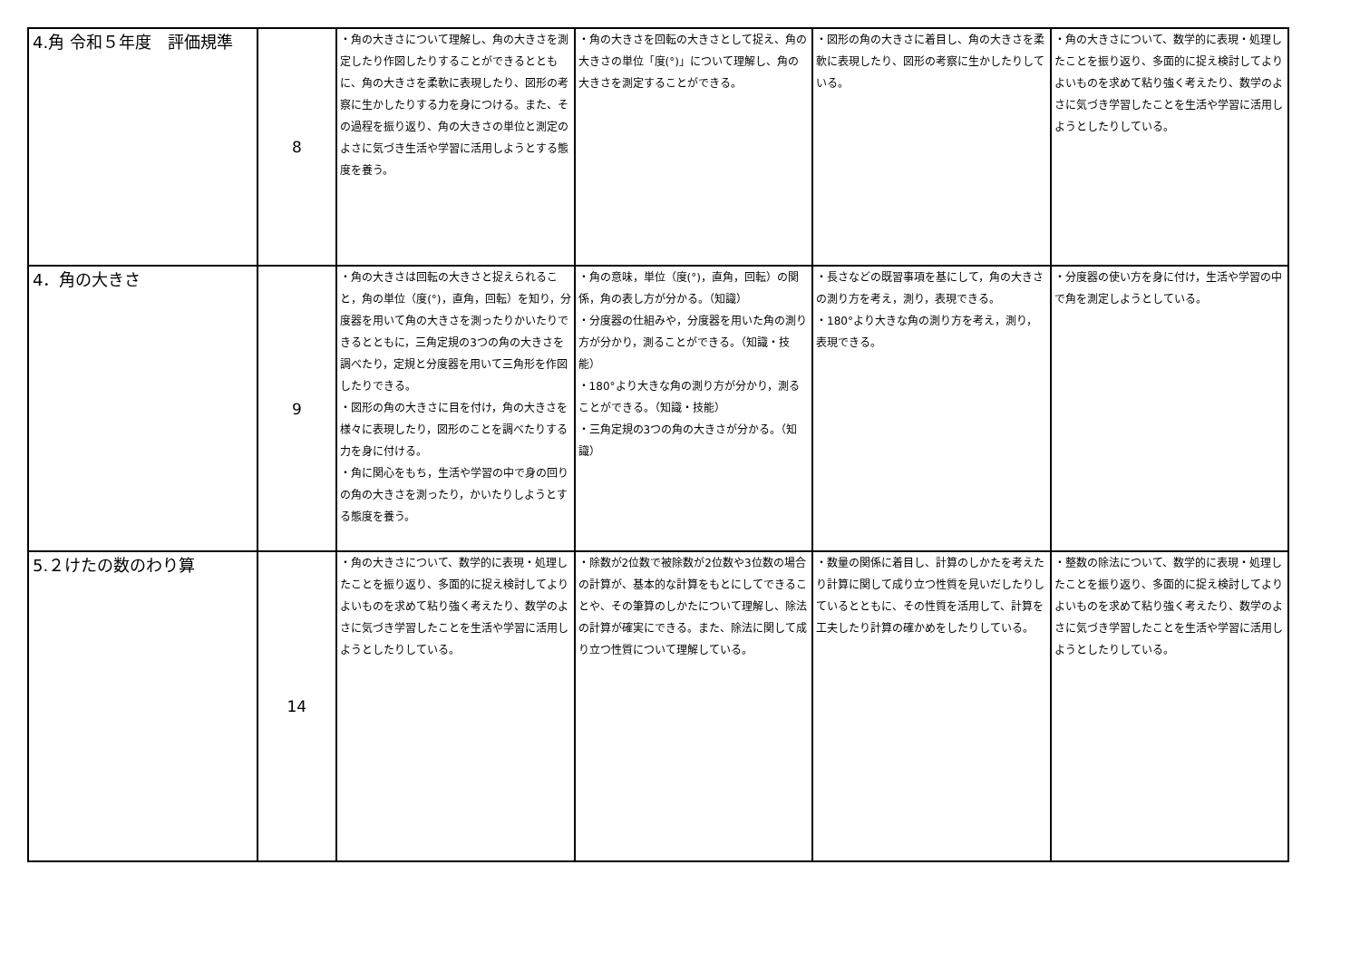| 4.角 令和５年度 評価規準 | 8 | ・角の大きさについて理解し、角の大きさを測定したり作図したりすることができるとともに、角の大きさを柔軟に表現したり、図形の考察に生かしたりする力を身につける。また、その過程を振り返り、角の大きさの単位と測定のよさに気づき生活や学習に活用しようとする態度を養う。 | ・角の大きさを回転の大きさとして捉え、角の大きさの単位「度(°)」について理解し、角の大きさを測定することができる。 | ・図形の角の大きさに着目し、角の大きさを柔軟に表現したり、図形の考察に生かしたりしている。 | ・角の大きさについて、数学的に表現・処理したことを振り返り、多面的に捉え検討してよりよいものを求めて粘り強く考えたり、数学のよさに気づき学習したことを生活や学習に活用しようとしたりしている。 |
| 4．角の大きさ | 9 | ・角の大きさは回転の大きさと捉えられること，角の単位（度(°)，直角，回転）を知り，分度器を用いて角の大きさを測ったりかいたりできるとともに，三角定規の3つの角の大きさを調べたり，定規と分度器を用いて三角形を作図したりできる。 ・図形の角の大きさに目を付け，角の大きさを様々に表現したり，図形のことを調べたりする力を身に付ける。 ・角に関心をもち，生活や学習の中で身の回りの角の大きさを測ったり，かいたりしようとする態度を養う。 | ・角の意味，単位（度(°)，直角，回転）の関係，角の表し方が分かる。（知識） ・分度器の仕組みや，分度器を用いた角の測り方が分かり，測ることができる。（知識・技能） ・180°より大きな角の測り方が分かり，測ることができる。（知識・技能） ・三角定規の3つの角の大きさが分かる。（知識） | ・長さなどの既習事項を基にして，角の大きさの測り方を考え，測り，表現できる。 ・180°より大きな角の測り方を考え，測り，表現できる。 | ・分度器の使い方を身に付け，生活や学習の中で角を測定しようとしている。 |
| 5.２けたの数のわり算 | 14 | ・角の大きさについて、数学的に表現・処理したことを振り返り、多面的に捉え検討してよりよいものを求めて粘り強く考えたり、数学のよさに気づき学習したことを生活や学習に活用しようとしたりしている。 | ・除数が2位数で被除数が2位数や3位数の場合の計算が、基本的な計算をもとにしてできることや、その筆算のしかたについて理解し、除法の計算が確実にできる。また、除法に関して成り立つ性質について理解している。 | ・数量の関係に着目し、計算のしかたを考えたり計算に関して成り立つ性質を見いだしたりしているとともに、その性質を活用して、計算を工夫したり計算の確かめをしたりしている。 | ・整数の除法について、数学的に表現・処理したことを振り返り、多面的に捉え検討してよりよいものを求めて粘り強く考えたり、数学のよさに気づき学習したことを生活や学習に活用しようとしたりしている。 |